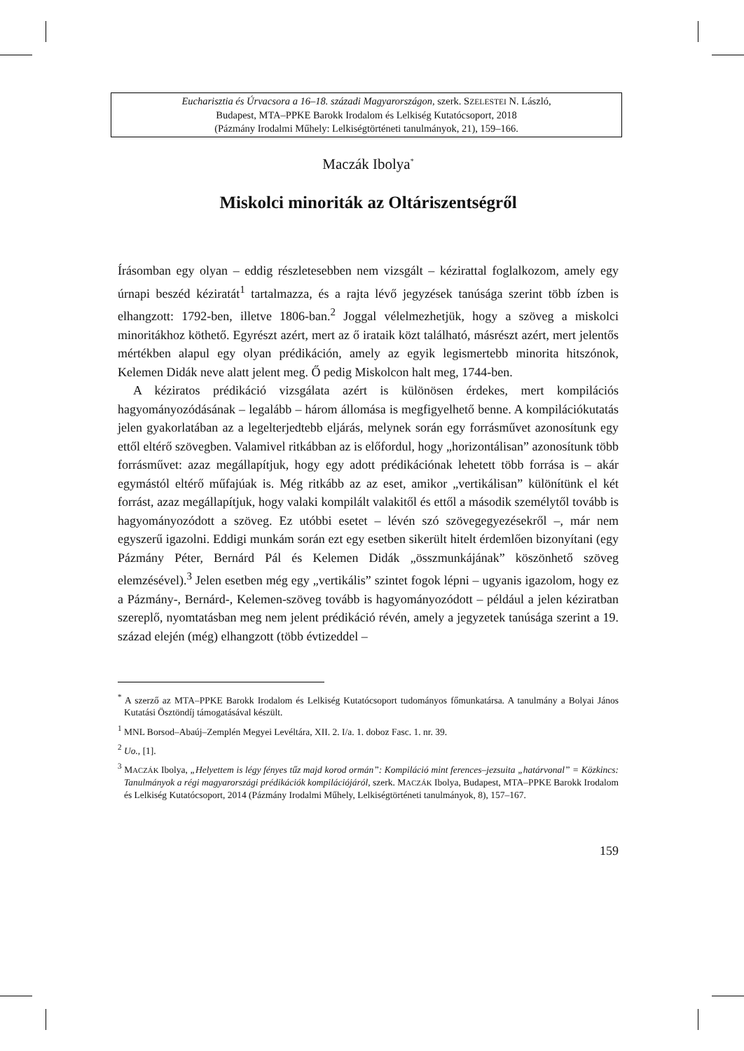Eucharisztia és Úrvacsora a 16–18. századi Magyarországon, szerk. SZELESTEI N. László,
Budapest, MTA–PPKE Barokk Irodalom és Lelkiség Kutatócsoport, 2018
(Pázmány Irodalmi Műhely: Lelkiségtörténeti tanulmányok, 21), 159–166.
Maczák Ibolya<sup>*</sup>
Miskolci minoriták az Oltáriszentségről
Írásomban egy olyan – eddig részletesebben nem vizsgált – kézirattal foglalkozom, amely egy úrnapi beszéd kéziratát<sup>1</sup> tartalmazza, és a rajta lévő jegyzések tanúsága szerint több ízben is elhangzott: 1792-ben, illetve 1806-ban.<sup>2</sup> Joggal vélelmezhetjük, hogy a szöveg a miskolci minoritákhoz köthető. Egyrészt azért, mert az ő irataik közt található, másrészt azért, mert jelentős mértékben alapul egy olyan prédikáción, amely az egyik legismertebb minorita hitszónok, Kelemen Didák neve alatt jelent meg. Ő pedig Miskolcon halt meg, 1744-ben.
A kéziratos prédikáció vizsgálata azért is különösen érdekes, mert kompilációs hagyományozódásának – legalább – három állomása is megfigyelhető benne. A kompilációkutatás jelen gyakorlatában az a legelterjedtebb eljárás, melynek során egy forrásművet azonosítunk egy ettől eltérő szövegben. Valamivel ritkábban az is előfordul, hogy „horizontálisan” azonosítunk több forrásművet: azaz megállapítjuk, hogy egy adott prédikációnak lehetett több forrása is – akár egymástól eltérő műfajúak is. Még ritkább az az eset, amikor „vertikálisan” különítünk el két forrást, azaz megállapítjuk, hogy valaki kompilált valakitől és ettől a második személytől tovább is hagyományozódott a szöveg. Ez utóbbi esetet – lévén szó szövegegyezésekről –, már nem egyszerű igazolni. Eddigi munkám során ezt egy esetben sikerült hitelt érdemlően bizonyítani (egy Pázmány Péter, Bernárd Pál és Kelemen Didák „összmunkájának” köszönhető szöveg elemzésével).<sup>3</sup> Jelen esetben még egy „vertikális” szintet fogok lépni – ugyanis igazolom, hogy ez a Pázmány-, Bernárd-, Kelemen-szöveg tovább is hagyományozódott – például a jelen kéziratban szereplő, nyomtatásban meg nem jelent prédikáció révén, amely a jegyzetek tanúsága szerint a 19. század elején (még) elhangzott (több évtizeddel –
<sup>*</sup> A szerző az MTA–PPKE Barokk Irodalom és Lelkiség Kutatócsoport tudományos főmunkatársa. A tanulmány a Bolyai János Kutatási Ösztöndíj támogatásával készült.
<sup>1</sup> MNL Borsod–Abaúj–Zemplén Megyei Levéltára, XII. 2. I/a. 1. doboz Fasc. 1. nr. 39.
<sup>2</sup> Uo., [1].
<sup>3</sup> MACZÁK Ibolya, „Helyettem is légy fényes tűz majd korod ormán”: Kompiláció mint ferences–jezsuita „határvonal” = Közkincs: Tanulmányok a régi magyarországi prédikációk kompilációjáról, szerk. MACZÁK Ibolya, Budapest, MTA–PPKE Barokk Irodalom és Lelkiség Kutatócsoport, 2014 (Pázmány Irodalmi Műhely, Lelkiségtörténeti tanulmányok, 8), 157–167.
159